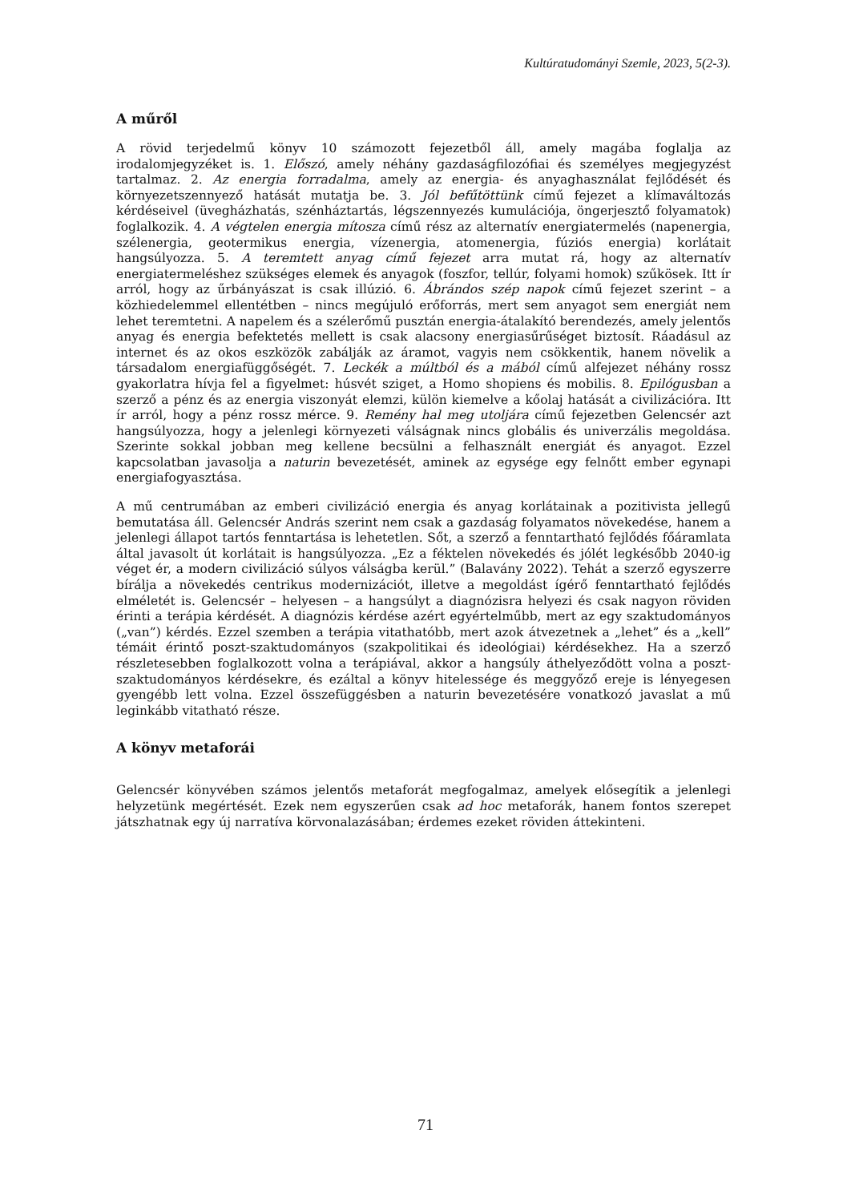Kultúratudományi Szemle, 2023, 5(2-3).
A műről
A rövid terjedelmű könyv 10 számozott fejezetből áll, amely magába foglalja az irodalomjegyzéket is. 1. Előszó, amely néhány gazdaságfilozófiai és személyes megjegyzést tartalmaz. 2. Az energia forradalma, amely az energia- és anyaghasználat fejlődését és környezetszennyező hatását mutatja be. 3. Jól befűtöttünk című fejezet a klímaváltozás kérdéseivel (üvegházhatás, szénháztartás, légszennyezés kumulációja, öngerjesztő folyamatok) foglalkozik. 4. A végtelen energia mítosza című rész az alternatív energiatermelés (napenergia, szélenergia, geotermikus energia, vízenergia, atomenergia, fúziós energia) korlátait hangsúlyozza. 5. A teremtett anyag című fejezet arra mutat rá, hogy az alternatív energiatermeléshez szükséges elemek és anyagok (foszfor, tellúr, folyami homok) szűkösek. Itt ír arról, hogy az űrbányászat is csak illúzió. 6. Ábrándos szép napok című fejezet szerint – a közhiedelemmel ellentétben – nincs megújuló erőforrás, mert sem anyagot sem energiát nem lehet teremtetni. A napelem és a szélerőmű pusztán energia-átalakító berendezés, amely jelentős anyag és energia befektetés mellett is csak alacsony energiasűrűséget biztosít. Ráadásul az internet és az okos eszközök zabálják az áramot, vagyis nem csökkentik, hanem növelik a társadalom energiafüggőségét. 7. Leckék a múltból és a mából című alfejezet néhány rossz gyakorlatra hívja fel a figyelmet: húsvét sziget, a Homo shopiens és mobilis. 8. Epilógusban a szerző a pénz és az energia viszonyát elemzi, külön kiemelve a kőolaj hatását a civilizációra. Itt ír arról, hogy a pénz rossz mérce. 9. Remény hal meg utoljára című fejezetben Gelencsér azt hangsúlyozza, hogy a jelenlegi környezeti válságnak nincs globális és univerzális megoldása. Szerinte sokkal jobban meg kellene becsülni a felhasznált energiát és anyagot. Ezzel kapcsolatban javasolja a naturin bevezetését, aminek az egysége egy felnőtt ember egynapi energiafogyasztása.
A mű centrumában az emberi civilizáció energia és anyag korlátainak a pozitivista jellegű bemutatása áll. Gelencsér András szerint nem csak a gazdaság folyamatos növekedése, hanem a jelenlegi állapot tartós fenntartása is lehetetlen. Sőt, a szerző a fenntartható fejlődés főáramlata által javasolt út korlátait is hangsúlyozza. „Ez a féktelen növekedés és jólét legkésőbb 2040-ig véget ér, a modern civilizáció súlyos válságba kerül.” (Balavány 2022). Tehát a szerző egyszerre bírálja a növekedés centrikus modernizációt, illetve a megoldást ígérő fenntartható fejlődés elméletét is. Gelencsér – helyesen – a hangsúlyt a diagnózisra helyezi és csak nagyon röviden érinti a terápia kérdését. A diagnózis kérdése azért egyértelműbb, mert az egy szaktudományos („van”) kérdés. Ezzel szemben a terápia vitathatóbb, mert azok átvezetnek a „lehet” és a „kell” témáit érintő poszt-szaktudományos (szakpolitikai és ideológiai) kérdésekhez. Ha a szerző részletesebben foglalkozott volna a terápiával, akkor a hangsúly áthelyeződött volna a poszt-szaktudományos kérdésekre, és ezáltal a könyv hitelessége és meggyőző ereje is lényegesen gyengébb lett volna. Ezzel összefüggésben a naturin bevezetésére vonatkozó javaslat a mű leginkább vitatható része.
A könyv metaforái
Gelencsér könyvében számos jelentős metaforát megfogalmaz, amelyek elősegítik a jelenlegi helyzetünk megértését. Ezek nem egyszerűen csak ad hoc metaforák, hanem fontos szerepet játszhatnak egy új narratíva körvonalazásában; érdemes ezeket röviden áttekinteni.
71